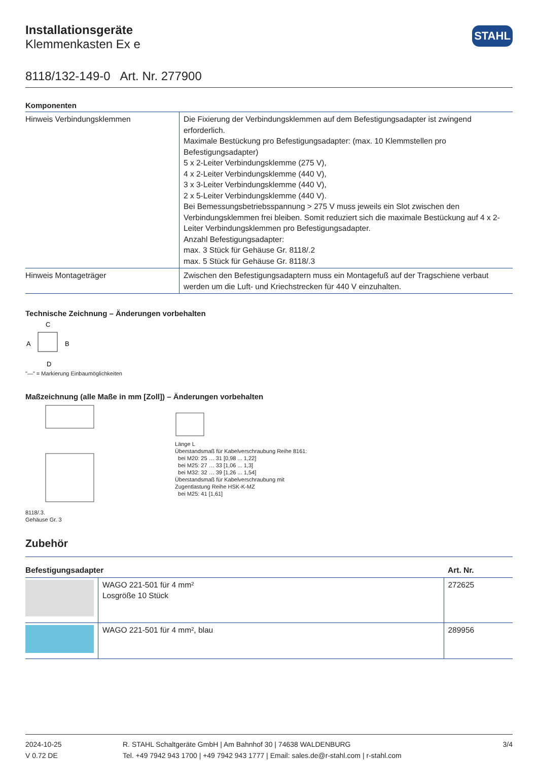Installationsgeräte
Klemmenkasten Ex e
STAHL
8118/132-149-0 Art. Nr. 277900
Komponenten
| Hinweis Verbindungsklemmen | Die Fixierung der Verbindungsklemmen auf dem Befestigungsadapter ist zwingend erforderlich. Maximale Bestückung pro Befestigungsadapter: (max. 10 Klemmstellen pro Befestigungsadapter) 5 x 2-Leiter Verbindungsklemme (275 V), 4 x 2-Leiter Verbindungsklemme (440 V), 3 x 3-Leiter Verbindungsklemme (440 V), 2 x 5-Leiter Verbindungsklemme (440 V). Bei Bemessungsbetriebsspannung > 275 V muss jeweils ein Slot zwischen den Verbindungsklemmen frei bleiben. Somit reduziert sich die maximale Bestückung auf 4 x 2-Leiter Verbindungsklemmen pro Befestigungsadapter. Anzahl Befestigungsadapter: max. 3 Stück für Gehäuse Gr. 8118/.2 max. 5 Stück für Gehäuse Gr. 8118/.3 |
| Hinweis Montageträger | Zwischen den Befestigungsadaptern muss ein Montagefuß auf der Tragschiene verbaut werden um die Luft- und Kriechstrecken für 440 V einzuhalten. |
Technische Zeichnung – Änderungen vorbehalten
C
A
B
D
"—" = Markierung Einbaumöglichkeiten
Maßzeichnung (alle Maße in mm [Zoll]) – Änderungen vorbehalten
8118/.3.
Gehäuse Gr. 3
Länge L
Überstandsmaß für Kabelverschraubung Reihe 8161:
bei M20: 25 … 31 [0,98 ... 1,22]
bei M25: 27 … 33 [1,06 ... 1,3]
bei M32: 32 … 39 [1,26 ... 1,54]
Überstandsmaß für Kabelverschraubung mit
Zugentlastung Reihe HSK-K-MZ
bei M25: 41 [1,61]
Zubehör
| Befestigungsadapter | | Art. Nr. |
| --- | --- | --- |
| | WAGO 221-501 für 4 mm² Losgröße 10 Stück | 272625 |
| | WAGO 221-501 für 4 mm², blau | 289956 |
2024-10-25
V 0.72 DE
R. STAHL Schaltgeräte GmbH | Am Bahnhof 30 | 74638 WALDENBURG
Tel. +49 7942 943 1700 | +49 7942 943 1777 | Email: sales.de@r-stahl.com | r-stahl.com
3/4